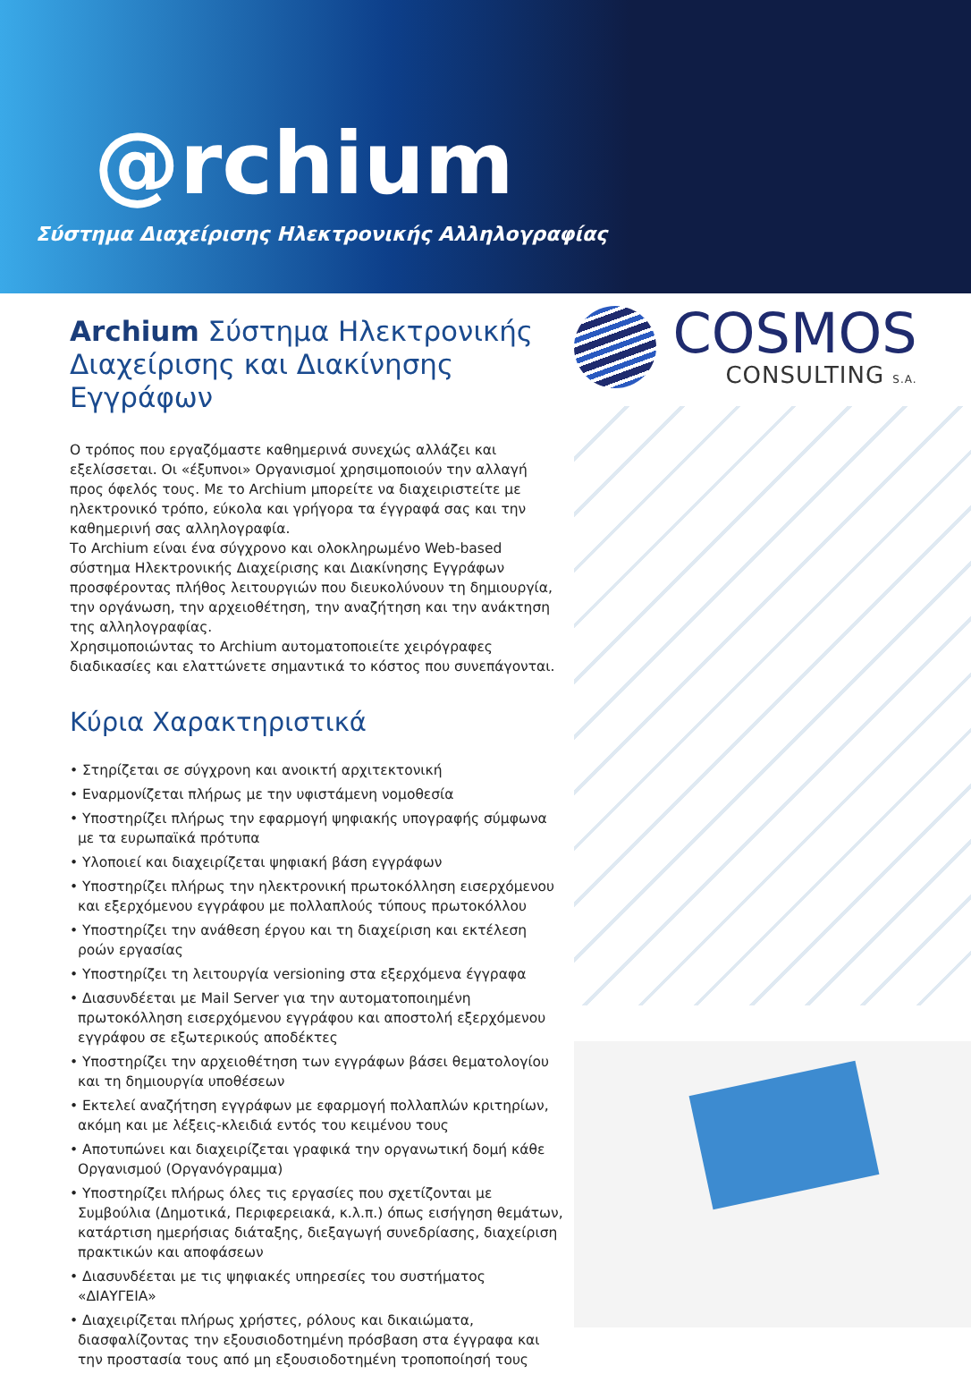@rchium
Σύστημα Διαχείρισης Ηλεκτρονικής Αλληλογραφίας
Archium Σύστημα Ηλεκτρονικής Διαχείρισης και Διακίνησης Εγγράφων
Ο τρόπος που εργαζόμαστε καθημερινά συνεχώς αλλάζει και εξελίσσεται. Οι «έξυπνοι» Οργανισμοί χρησιμοποιούν την αλλαγή προς όφελός τους. Με το Archium μπορείτε να διαχειριστείτε με ηλεκτρονικό τρόπο, εύκολα και γρήγορα τα έγγραφά σας και την καθημερινή σας αλληλογραφία.
Το Archium είναι ένα σύγχρονο και ολοκληρωμένο Web-based σύστημα Ηλεκτρονικής Διαχείρισης και Διακίνησης Εγγράφων προσφέροντας πλήθος λειτουργιών που διευκολύνουν τη δημιουργία, την οργάνωση, την αρχειοθέτηση, την αναζήτηση και την ανάκτηση της αλληλογραφίας.
Χρησιμοποιώντας το Archium αυτοματοποιείτε χειρόγραφες διαδικασίες και ελαττώνετε σημαντικά το κόστος που συνεπάγονται.
Κύρια Χαρακτηριστικά
• Στηρίζεται σε σύγχρονη και ανοικτή αρχιτεκτονική
• Εναρμονίζεται πλήρως με την υφιστάμενη νομοθεσία
• Υποστηρίζει πλήρως την εφαρμογή ψηφιακής υπογραφής σύμφωνα με τα ευρωπαϊκά πρότυπα
• Υλοποιεί και διαχειρίζεται ψηφιακή βάση εγγράφων
• Υποστηρίζει πλήρως την ηλεκτρονική πρωτοκόλληση εισερχόμενου και εξερχόμενου εγγράφου με πολλαπλούς τύπους πρωτοκόλλου
• Υποστηρίζει την ανάθεση έργου και τη διαχείριση και εκτέλεση ροών εργασίας
• Υποστηρίζει τη λειτουργία versioning στα εξερχόμενα έγγραφα
• Διασυνδέεται με Mail Server για την αυτοματοποιημένη πρωτοκόλληση εισερχόμενου εγγράφου και αποστολή εξερχόμενου εγγράφου σε εξωτερικούς αποδέκτες
• Υποστηρίζει την αρχειοθέτηση των εγγράφων βάσει θεματολογίου και τη δημιουργία υποθέσεων
• Εκτελεί αναζήτηση εγγράφων με εφαρμογή πολλαπλών κριτηρίων, ακόμη και με λέξεις-κλειδιά εντός του κειμένου τους
• Αποτυπώνει και διαχειρίζεται γραφικά την οργανωτική δομή κάθε Οργανισμού (Οργανόγραμμα)
• Υποστηρίζει πλήρως όλες τις εργασίες που σχετίζονται με Συμβούλια (Δημοτικά, Περιφερειακά, κ.λ.π.) όπως εισήγηση θεμάτων, κατάρτιση ημερήσιας διάταξης, διεξαγωγή συνεδρίασης, διαχείριση πρακτικών και αποφάσεων
• Διασυνδέεται με τις ψηφιακές υπηρεσίες του συστήματος «ΔΙΑΥΓΕΙΑ»
• Διαχειρίζεται πλήρως χρήστες, ρόλους και δικαιώματα, διασφαλίζοντας την εξουσιοδοτημένη πρόσβαση στα έγγραφα και την προστασία τους από μη εξουσιοδοτημένη τροποποίησή τους
COSMOS
CONSULTING S.A.